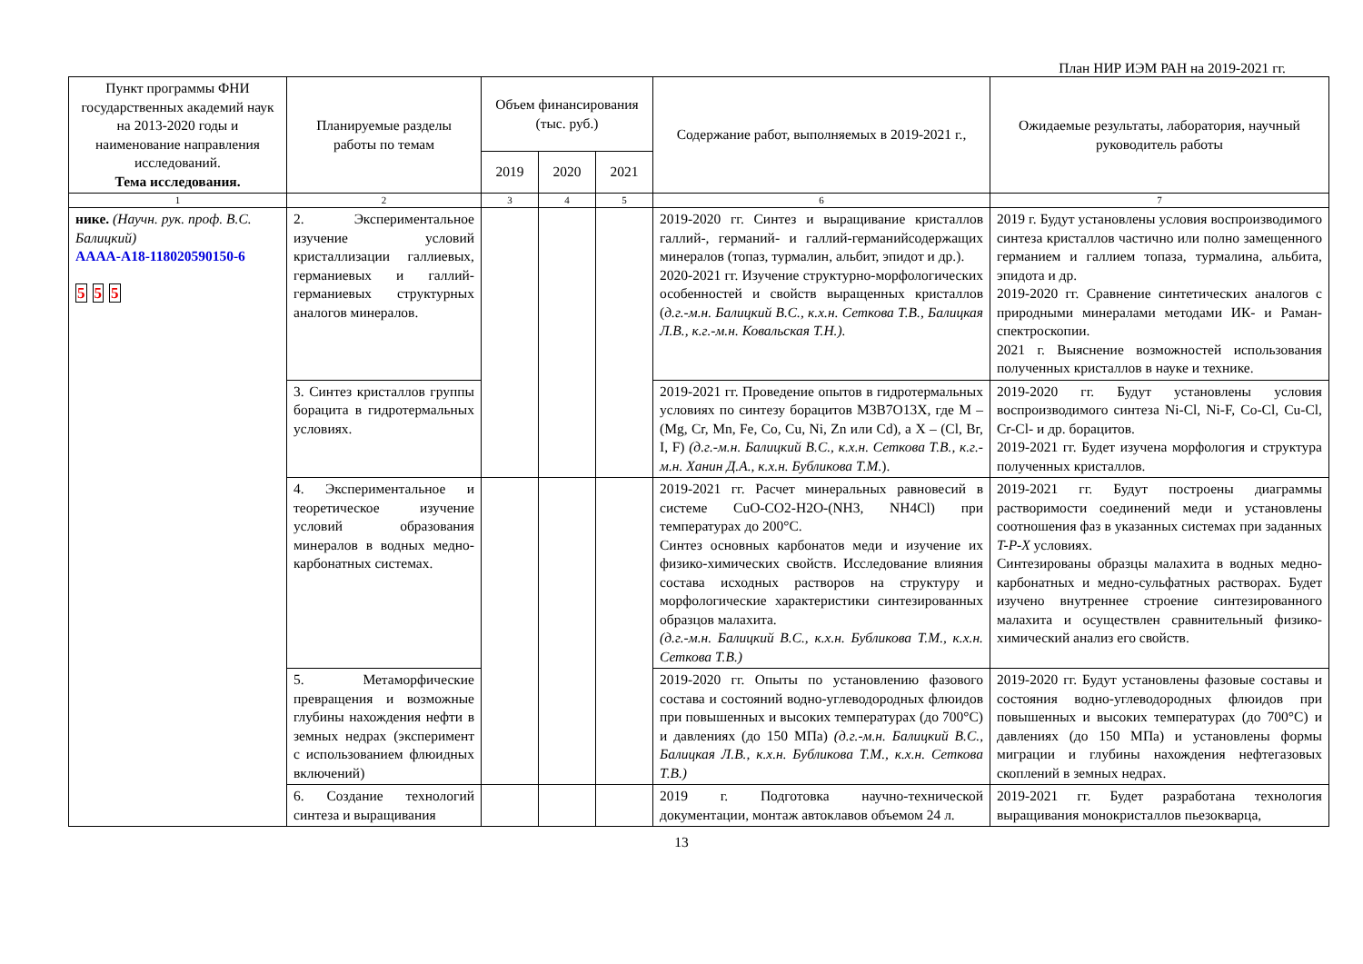План НИР ИЭМ РАН на 2019-2021 гг.
| Пункт программы ФНИ государственных академий наук на 2013-2020 годы и наименование направления исследований. Тема исследования. | Планируемые разделы работы по темам | Объем финансирования (тыс. руб.) | | | Содержание работ, выполняемых в 2019-2021 г., | Ожидаемые результаты, лаборатория, научный руководитель работы |
| --- | --- | --- | --- | --- | --- | --- |
| | | 2019 | 2020 | 2021 | | |
| 1 | 2 | 3 | 4 | 5 | 6 | 7 |
| нике. (Научн. рук. проф. В.С. Балицкий) АААА-А18-118020590150-6 5 5 5 | 2. Экспериментальное изучение условий кристаллизации галлиевых, германиевых и галлий-германиевых структурных аналогов минералов. | | | | 2019-2020 гг. Синтез и выращивание кристаллов галлий-, германий- и галлий-германийсодержащих минералов (топаз, турмалин, альбит, эпидот и др.). 2020-2021 гг. Изучение структурно-морфологических особенностей и свойств выращенных кристаллов ( д.г.-м.н. Балицкий В.С., к.х.н. Сеткова Т.В., Балицкая Л.В., к.г.-м.н. Ковальская Т.Н.). | 2019 г. Будут установлены условия воспроизводимого синтеза кристаллов частично или полно замещенного германием и галлием топаза, турмалина, альбита, эпидота и др. 2019-2020 гг. Сравнение синтетических аналогов с природными минералами методами ИК- и Раман-спектроскопии. 2021 г. Выяснение возможностей использования полученных кристаллов в науке и технике. |
| | 3. Синтез кристаллов группы борацита в гидротермальных условиях. | | | | 2019-2021 гг. Проведение опытов в гидротермальных условиях по синтезу борацитов M3B7O13X, где М – (Mg, Cr, Mn, Fe, Co, Cu, Ni, Zn или Cd), а Х – (Cl, Br, I, F) (д.г.-м.н. Балицкий В.С., к.х.н. Сеткова Т.В., к.г.-м.н. Ханин Д.А., к.х.н. Бубликова Т.М. ). | 2019-2020 гг. Будут установлены условия воспроизводимого синтеза Ni-Cl, Ni-F, Co-Cl, Cu-Cl, Cr-Cl- и др. борацитов. 2019-2021 гг. Будет изучена морфология и структура полученных кристаллов. |
| | 4. Экспериментальное и теоретическое изучение условий образования минералов в водных медно-карбонатных системах. | | | | 2019-2021 гг. Расчет минеральных равновесий в системе CuO-CO2-H2O-(NH3, NH4Cl) при температурах до 200°С. Синтез основных карбонатов меди и изучение их физико-химических свойств. Исследование влияния состава исходных растворов на структуру и морфологические характеристики синтезированных образцов малахита. (д.г.-м.н. Балицкий В.С., к.х.н. Бубликова Т.М., к.х.н. Сеткова Т.В.) | 2019-2021 гг. Будут построены диаграммы растворимости соединений меди и установлены соотношения фаз в указанных системах при заданных T-P-X условиях. Синтезированы образцы малахита в водных медно-карбонатных и медно-сульфатных растворах. Будет изучено внутреннее строение синтезированного малахита и осуществлен сравнительный физико-химический анализ его свойств. |
| | 5. Метаморфические превращения и возможные глубины нахождения нефти в земных недрах (эксперимент с использованием флюидных включений) | | | | 2019-2020 гг. Опыты по установлению фазового состава и состояний водно-углеводородных флюидов при повышенных и высоких температурах (до 700°С) и давлениях (до 150 МПа) (д.г.-м.н. Балицкий В.С., Балицкая Л.В., к.х.н. Бубликова Т.М., к.х.н. Сеткова Т.В.) | 2019-2020 гг. Будут установлены фазовые составы и состояния водно-углеводородных флюидов при повышенных и высоких температурах (до 700°С) и давлениях (до 150 МПа) и установлены формы миграции и глубины нахождения нефтегазовых скоплений в земных недрах. |
| | 6. Создание технологий синтеза и выращивания | | | | 2019 г. Подготовка научно-технической документации, монтаж автоклавов объемом 24 л. | 2019-2021 гг. Будет разработана технология выращивания монокристаллов пьезокварца, |
13